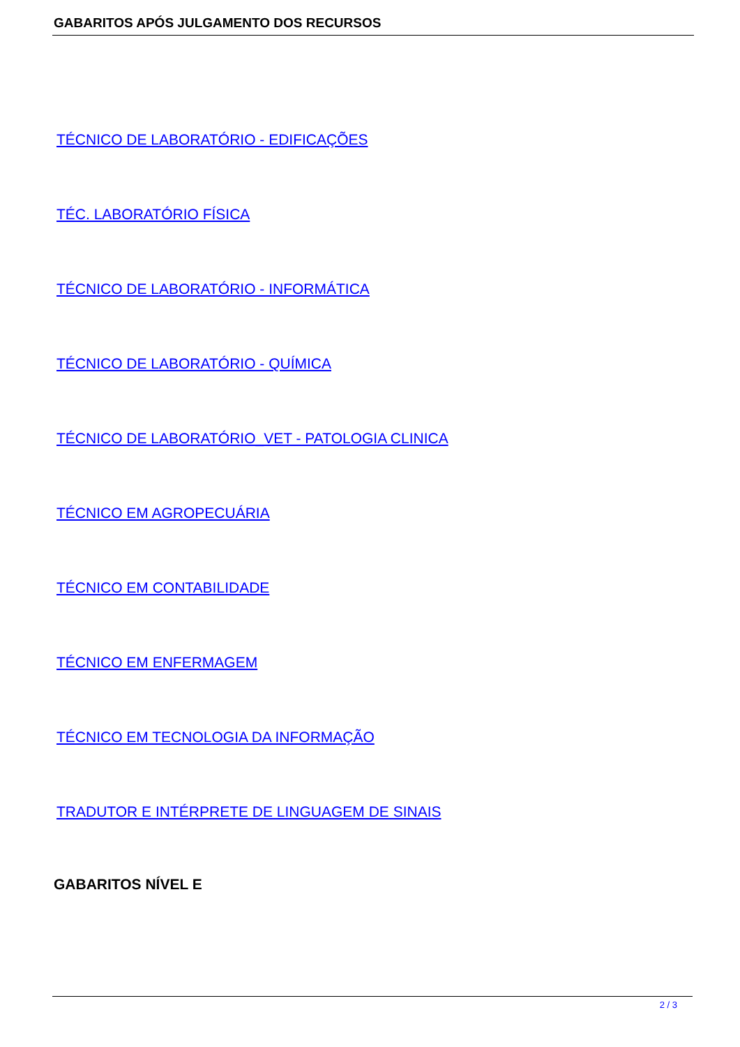GABARITOS APÓS JULGAMENTO DOS RECURSOS
TÉCNICO DE LABORATÓRIO - EDIFICAÇÕES
TÉC. LABORATÓRIO FÍSICA
TÉCNICO DE LABORATÓRIO - INFORMÁTICA
TÉCNICO DE LABORATÓRIO - QUÍMICA
TÉCNICO DE LABORATÓRIO_VET - PATOLOGIA CLINICA
TÉCNICO EM AGROPECUÁRIA
TÉCNICO EM CONTABILIDADE
TÉCNICO EM ENFERMAGEM
TÉCNICO EM TECNOLOGIA DA INFORMAÇÃO
TRADUTOR E INTÉRPRETE DE LINGUAGEM DE SINAIS
GABARITOS NÍVEL E
2 / 3